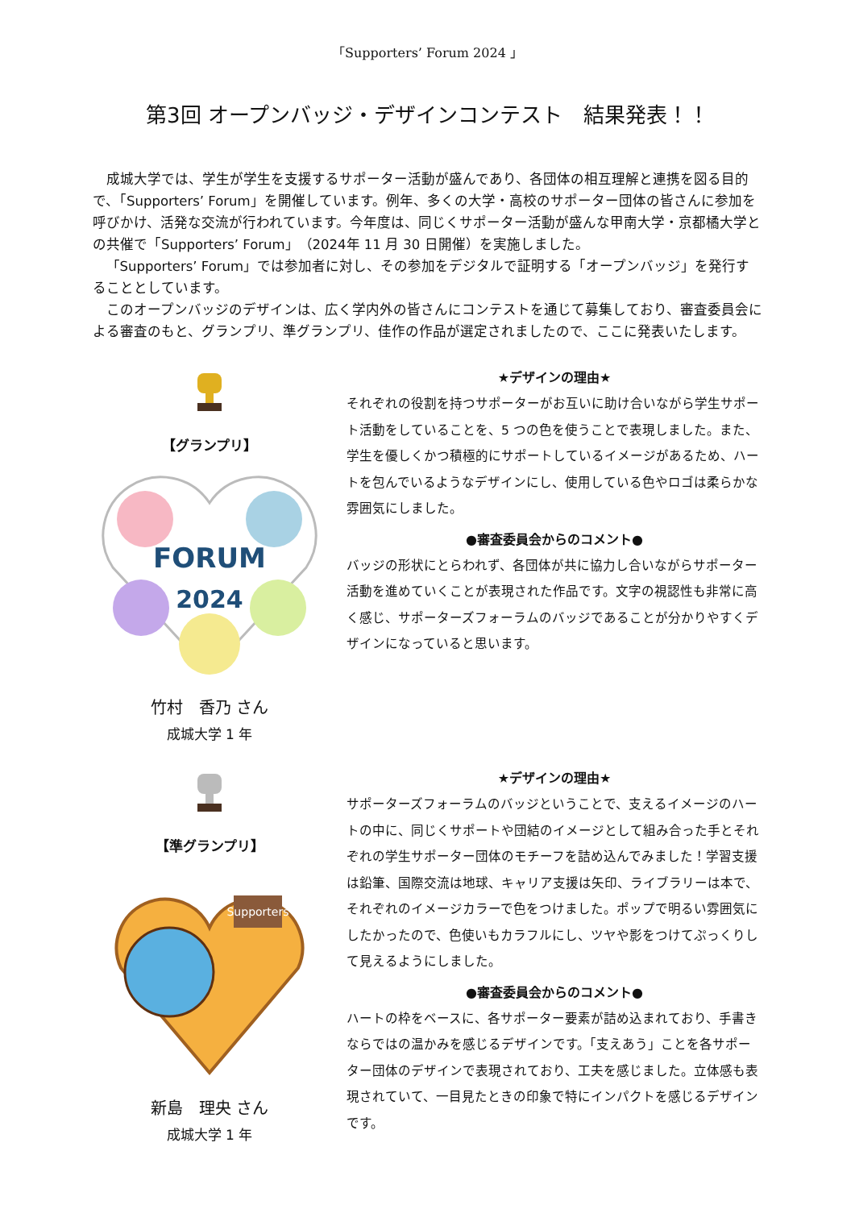「Supporters’ Forum 2024 」
第3回 オープンバッジ・デザインコンテスト　結果発表！！
成城大学では、学生が学生を支援するサポーター活動が盛んであり、各団体の相互理解と連携を図る目的で、「Supporters’ Forum」を開催しています。例年、多くの大学・高校のサポーター団体の皆さんに参加を呼びかけ、活発な交流が行われています。今年度は、同じくサポーター活動が盛んな甲南大学・京都橘大学との共催で「Supporters’ Forum」（2024年 11 月 30 日開催）を実施しました。
「Supporters’ Forum」では参加者に対し、その参加をデジタルで証明する「オープンバッジ」を発行することとしています。
このオープンバッジのデザインは、広く学内外の皆さんにコンテストを通じて募集しており、審査委員会による審査のもと、グランプリ、準グランプリ、佳作の作品が選定されましたので、ここに発表いたします。
【グランプリ】
FORUM
2024
竹村　香乃 さん
成城大学 1 年
★デザインの理由★
それぞれの役割を持つサポーターがお互いに助け合いながら学生サポート活動をしていることを、5 つの色を使うことで表現しました。また、学生を優しくかつ積極的にサポートしているイメージがあるため、ハートを包んでいるようなデザインにし、使用している色やロゴは柔らかな雰囲気にしました。
●審査委員会からのコメント●
バッジの形状にとらわれず、各団体が共に協力し合いながらサポーター活動を進めていくことが表現された作品です。文字の視認性も非常に高く感じ、サポーターズフォーラムのバッジであることが分かりやすくデザインになっていると思います。
【準グランプリ】
Supporters
新島　理央 さん
成城大学 1 年
★デザインの理由★
サポーターズフォーラムのバッジということで、支えるイメージのハートの中に、同じくサポートや団結のイメージとして組み合った手とそれぞれの学生サポーター団体のモチーフを詰め込んでみました！学習支援は鉛筆、国際交流は地球、キャリア支援は矢印、ライブラリーは本で、それぞれのイメージカラーで色をつけました。ポップで明るい雰囲気にしたかったので、色使いもカラフルにし、ツヤや影をつけてぷっくりして見えるようにしました。
●審査委員会からのコメント●
ハートの枠をベースに、各サポーター要素が詰め込まれており、手書きならではの温かみを感じるデザインです。「支えあう」ことを各サポーター団体のデザインで表現されており、工夫を感じました。立体感も表現されていて、一目見たときの印象で特にインパクトを感じるデザインです。